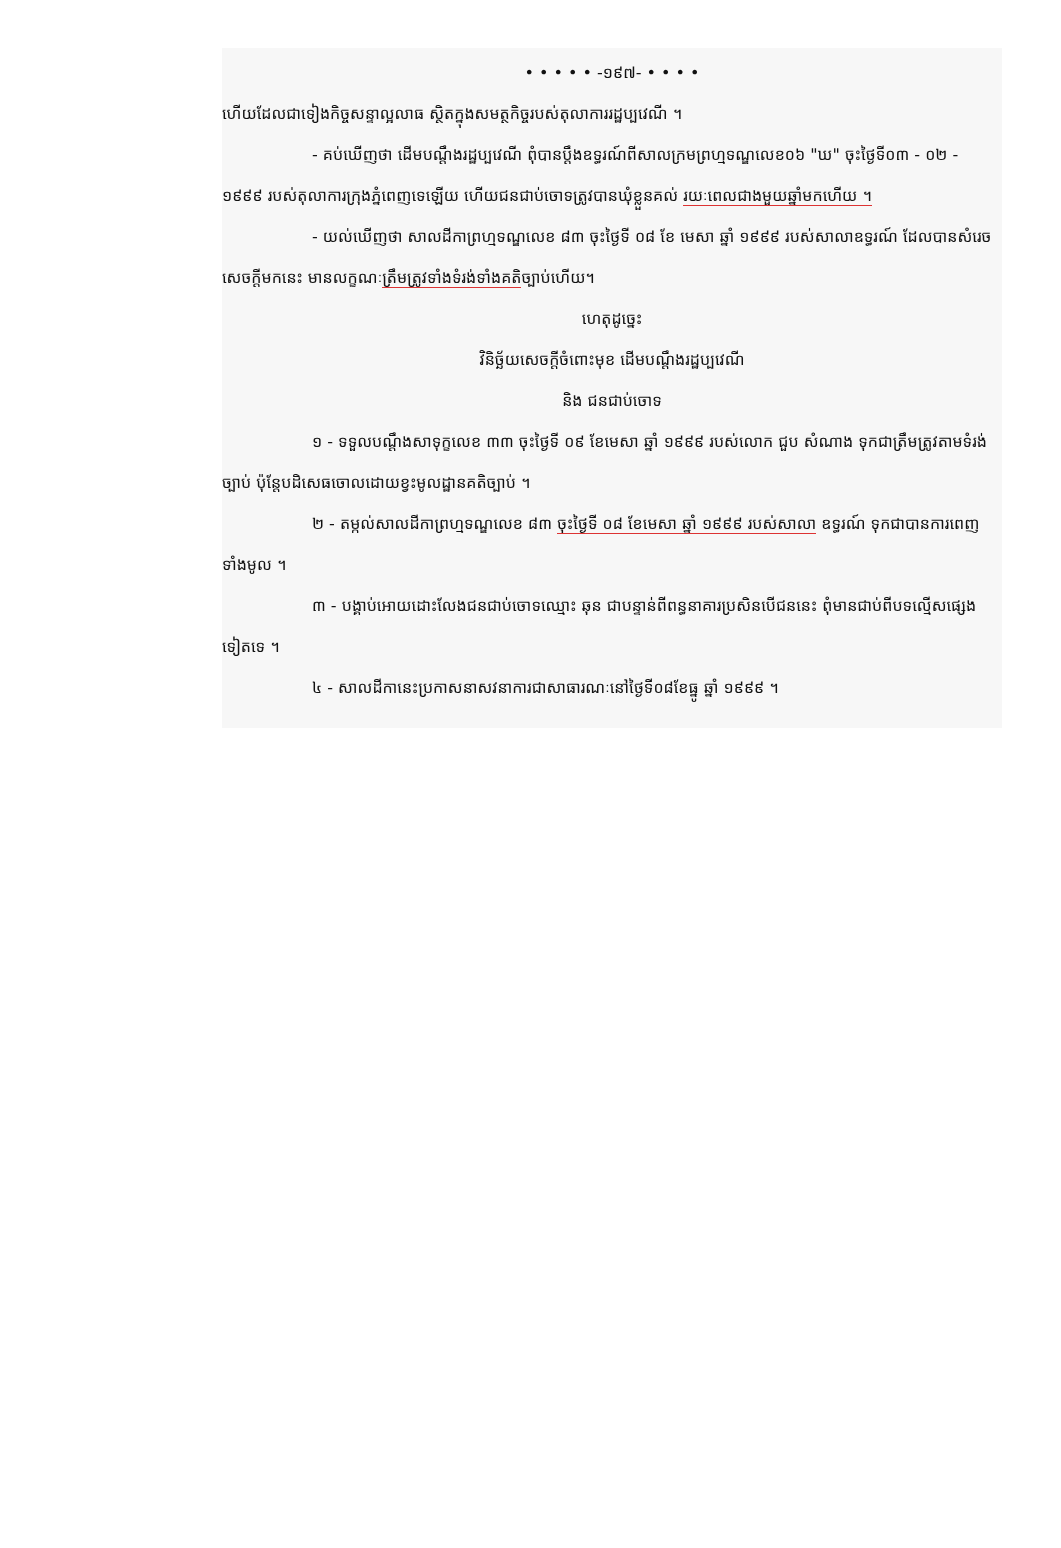• • • • • -១៩៧- • • • •
ហើយដែលជាទៀងកិច្ចសន្ទាល្អលាធ ស្ថិតក្នុងសមត្ថកិច្ចរបស់តុលាការរដ្ឋប្បវេណី ។
- គប់ឃើញថា ដើមបណ្តឹងរដ្ឋប្បវេណី ពុំបានប្តឹងឧទ្ធរណ៍ពីសាលក្រមព្រហ្មទណ្ឌលេខ០៦ "ឃ" ចុះថ្ងៃទី០៣ - ០២ - ១៩៩៩ របស់តុលាការក្រុងភ្នំពេញទេឡើយ ហើយជនជាប់ចោទត្រូវបានឃុំខ្លួនគល់ រយៈពេលជាងមួយឆ្នាំមកហើយ ។
- យល់ឃើញថា សាលដីកាព្រហ្មទណ្ឌលេខ ៨៣ ចុះថ្ងៃទី ០៨ ខែ មេសា ឆ្នាំ ១៩៩៩ របស់សាលាឧទ្ធរណ៍ ដែលបានសំរេចសេចក្តីមកនេះ មានលក្ខណៈត្រឹមត្រូវទាំងទំរង់ទាំងគតិច្បាប់ហើយ។
ហេតុដូចេ្នះ
វិនិច្ឆ័យសេចក្តីចំពោះមុខ ដើមបណ្តឹងរដ្ឋប្បវេណី
និង ជនជាប់ចោទ
១ - ទទួលបណ្តឹងសាទុក្ខលេខ ៣៣ ចុះថ្ងៃទី ០៩ ខែមេសា ឆ្នាំ ១៩៩៩ របស់លោក ជួប សំណាង ទុកជាត្រឹមត្រូវតាមទំរង់ច្បាប់ ប៉ុន្តែបដិសេធចោលដោយខ្វះមូលដ្ឋានគតិច្បាប់ ។
២ - តម្កល់សាលដីកាព្រហ្មទណ្ឌលេខ ៨៣ ចុះថ្ងៃទី ០៨ ខែមេសា ឆ្នាំ ១៩៩៩ របស់សាលា ឧទ្ធរណ៍ ទុកជាបានការពេញទាំងមូល ។
៣ - បង្គាប់អោយដោះលែងជនជាប់ចោទឈ្មោះ ឆុន ជាបន្ទាន់ពីពន្ធនាគារប្រសិនបើជននេះ ពុំមានជាប់ពីបទល្មើសផ្សេងទៀតទេ ។
៤ - សាលដីកានេះប្រកាសនាសវនាការជាសាធារណៈនៅថ្ងៃទី០៨ខែធ្នូ ឆ្នាំ ១៩៩៩ ។